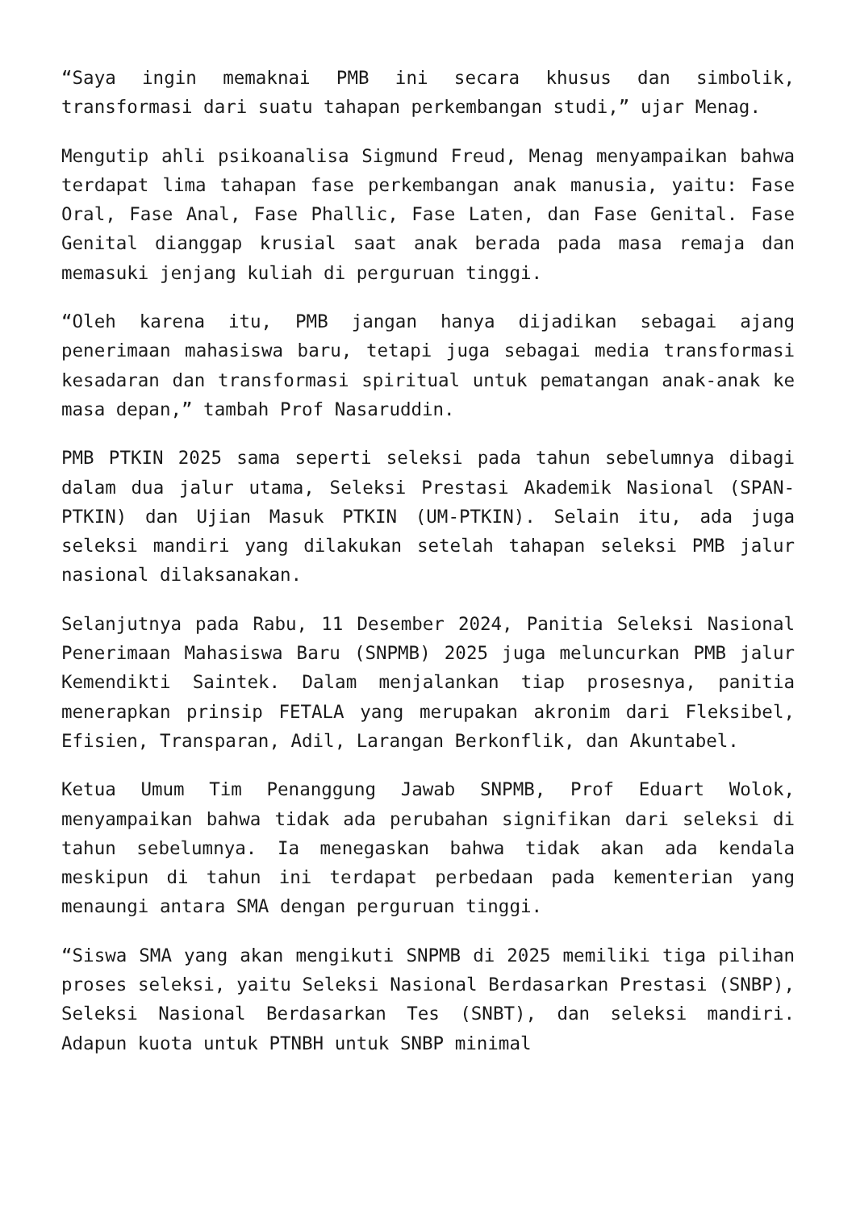“Saya ingin memaknai PMB ini secara khusus dan simbolik, transformasi dari suatu tahapan perkembangan studi,” ujar Menag.
Mengutip ahli psikoanalisa Sigmund Freud, Menag menyampaikan bahwa terdapat lima tahapan fase perkembangan anak manusia, yaitu: Fase Oral, Fase Anal, Fase Phallic, Fase Laten, dan Fase Genital. Fase Genital dianggap krusial saat anak berada pada masa remaja dan memasuki jenjang kuliah di perguruan tinggi.
“Oleh karena itu, PMB jangan hanya dijadikan sebagai ajang penerimaan mahasiswa baru, tetapi juga sebagai media transformasi kesadaran dan transformasi spiritual untuk pematangan anak-anak ke masa depan,” tambah Prof Nasaruddin.
PMB PTKIN 2025 sama seperti seleksi pada tahun sebelumnya dibagi dalam dua jalur utama, Seleksi Prestasi Akademik Nasional (SPAN-PTKIN) dan Ujian Masuk PTKIN (UM-PTKIN). Selain itu, ada juga seleksi mandiri yang dilakukan setelah tahapan seleksi PMB jalur nasional dilaksanakan.
Selanjutnya pada Rabu, 11 Desember 2024, Panitia Seleksi Nasional Penerimaan Mahasiswa Baru (SNPMB) 2025 juga meluncurkan PMB jalur Kemendikti Saintek. Dalam menjalankan tiap prosesnya, panitia menerapkan prinsip FETALA yang merupakan akronim dari Fleksibel, Efisien, Transparan, Adil, Larangan Berkonflik, dan Akuntabel.
Ketua Umum Tim Penanggung Jawab SNPMB, Prof Eduart Wolok, menyampaikan bahwa tidak ada perubahan signifikan dari seleksi di tahun sebelumnya. Ia menegaskan bahwa tidak akan ada kendala meskipun di tahun ini terdapat perbedaan pada kementerian yang menaungi antara SMA dengan perguruan tinggi.
“Siswa SMA yang akan mengikuti SNPMB di 2025 memiliki tiga pilihan proses seleksi, yaitu Seleksi Nasional Berdasarkan Prestasi (SNBP), Seleksi Nasional Berdasarkan Tes (SNBT), dan seleksi mandiri. Adapun kuota untuk PTNBH untuk SNBP minimal